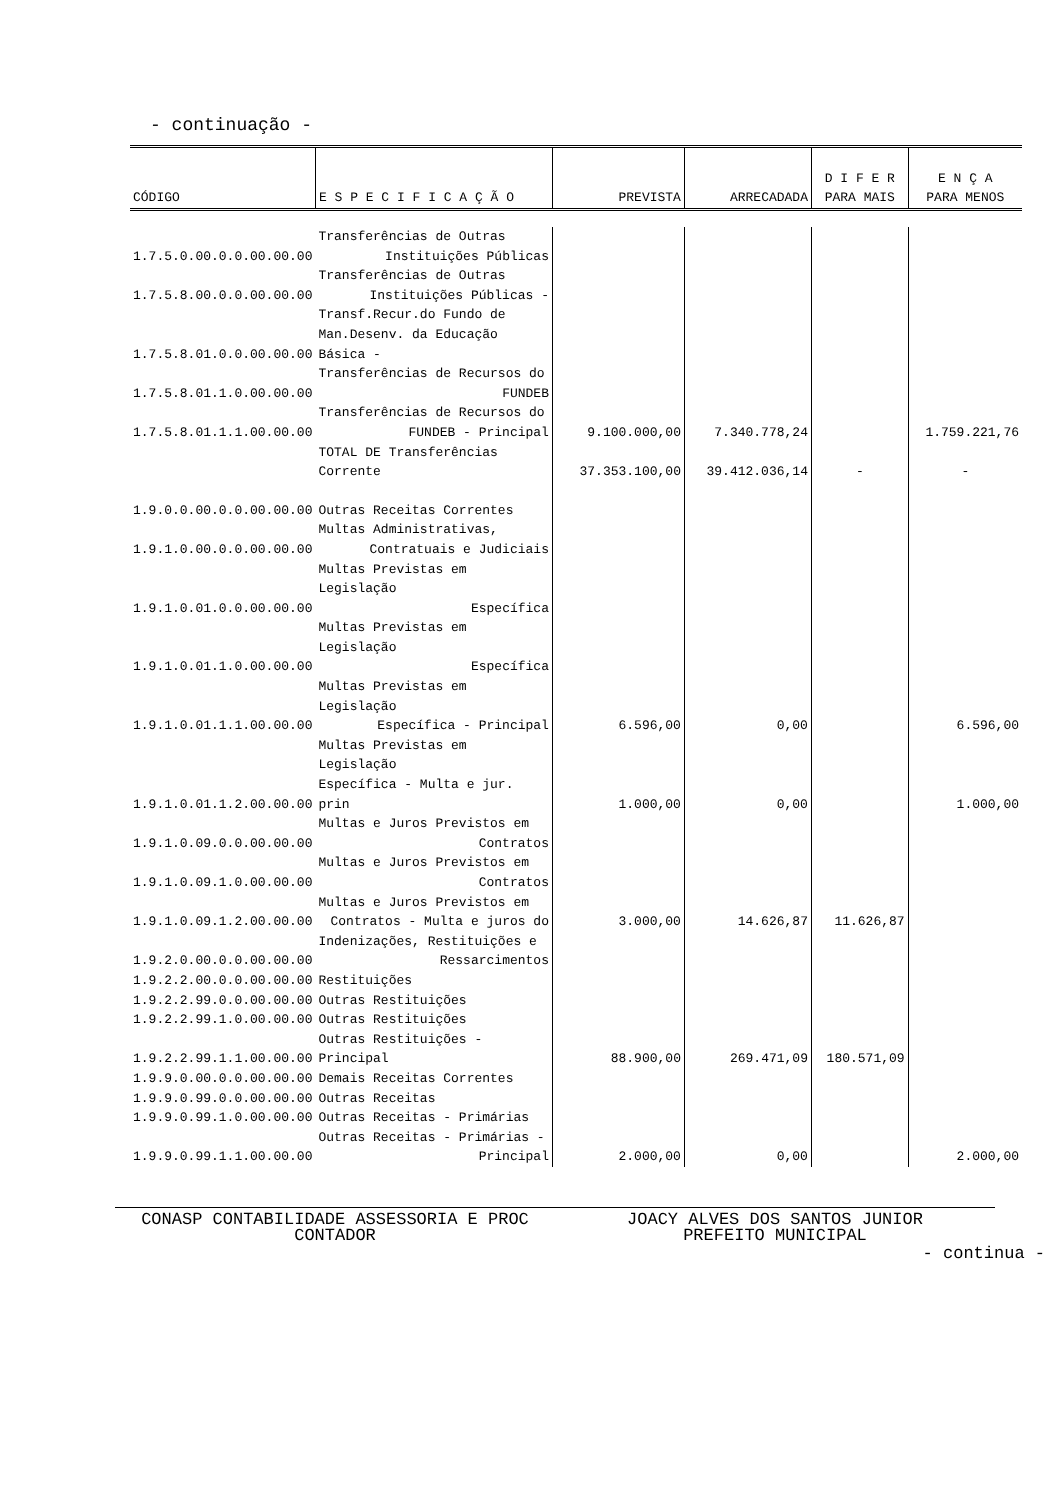- continuação -
| CÓDIGO | E S P E C I F I C A Ç Ã O | PREVISTA | ARRECADADA | D I F E R PARA MAIS | E N Ç A PARA MENOS |
| --- | --- | --- | --- | --- | --- |
| 1.7.5.0.00.0.0.00.00.00 | Transferências de Outras Instituições Públicas | | | | |
| 1.7.5.8.00.0.0.00.00.00 | Transferências de Outras Instituições Públicas - | | | | |
| 1.7.5.8.01.0.0.00.00.00 | Transf.Recur.do Fundo de Man.Desenv. da Educação Básica - | | | | |
| 1.7.5.8.01.1.0.00.00.00 | Transferências de Recursos do FUNDEB | | | | |
| 1.7.5.8.01.1.1.00.00.00 | Transferências de Recursos do FUNDEB - Principal | 9.100.000,00 | 7.340.778,24 | | 1.759.221,76 |
| | TOTAL DE Transferências Corrente | 37.353.100,00 | 39.412.036,14 | - | - |
| 1.9.0.0.00.0.0.00.00.00 | Outras Receitas Correntes | | | | |
| 1.9.1.0.00.0.0.00.00.00 | Multas Administrativas, Contratuais e Judiciais | | | | |
| 1.9.1.0.01.0.0.00.00.00 | Multas Previstas em Legislação Específica | | | | |
| 1.9.1.0.01.1.0.00.00.00 | Multas Previstas em Legislação Específica | | | | |
| 1.9.1.0.01.1.1.00.00.00 | Multas Previstas em Legislação Específica - Principal | 6.596,00 | 0,00 | | 6.596,00 |
| 1.9.1.0.01.1.2.00.00.00 | Multas Previstas em Legislação Específica - Multa e jur. prin | 1.000,00 | 0,00 | | 1.000,00 |
| 1.9.1.0.09.0.0.00.00.00 | Multas e Juros Previstos em Contratos | | | | |
| 1.9.1.0.09.1.0.00.00.00 | Multas e Juros Previstos em Contratos | | | | |
| 1.9.1.0.09.1.2.00.00.00 | Multas e Juros Previstos em Contratos - Multa e juros do | 3.000,00 | 14.626,87 | 11.626,87 | |
| 1.9.2.0.00.0.0.00.00.00 | Indenizações, Restituições e Ressarcimentos | | | | |
| 1.9.2.2.00.0.0.00.00.00 | Restituições | | | | |
| 1.9.2.2.99.0.0.00.00.00 | Outras Restituições | | | | |
| 1.9.2.2.99.1.0.00.00.00 | Outras Restituições | | | | |
| 1.9.2.2.99.1.1.00.00.00 | Outras Restituições - Principal | 88.900,00 | 269.471,09 | 180.571,09 | |
| 1.9.9.0.00.0.0.00.00.00 | Demais Receitas Correntes | | | | |
| 1.9.9.0.99.0.0.00.00.00 | Outras Receitas | | | | |
| 1.9.9.0.99.1.0.00.00.00 | Outras Receitas - Primárias | | | | |
| 1.9.9.0.99.1.1.00.00.00 | Outras Receitas - Primárias - Principal | 2.000,00 | 0,00 | | 2.000,00 |
CONASP CONTABILIDADE ASSESSORIA E PROC
CONTADOR
JOACY ALVES DOS SANTOS JUNIOR
PREFEITO MUNICIPAL
- continua -